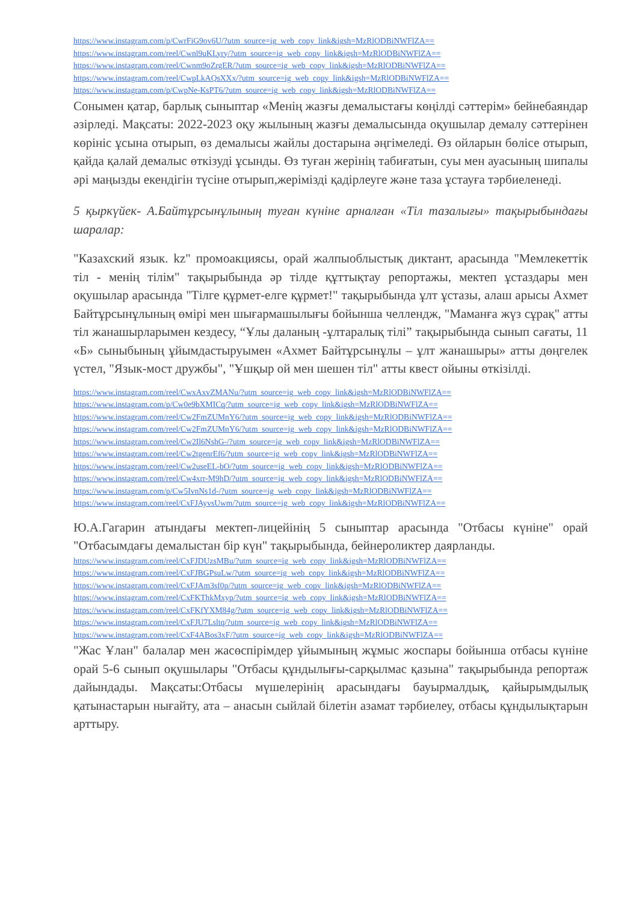https://www.instagram.com/p/CwrFiG9ov6U/?utm_source=ig_web_copy_link&igsh=MzRlODBiNWFlZA==
https://www.instagram.com/reel/Cwnl9uKLyry/?utm_source=ig_web_copy_link&igsh=MzRlODBiNWFlZA==
https://www.instagram.com/reel/Cwnm9oZrgER/?utm_source=ig_web_copy_link&igsh=MzRlODBiNWFlZA==
https://www.instagram.com/reel/CwpLkAQsXXx/?utm_source=ig_web_copy_link&igsh=MzRlODBiNWFlZA==
https://www.instagram.com/p/CwpNe-KsPT6/?utm_source=ig_web_copy_link&igsh=MzRlODBiNWFlZA==
Сонымен қатар, барлық сыныптар «Менің жазғы демалыстағы көңілді сәттерім» бейнебаяндар әзірледі. Мақсаты: 2022-2023 оқу жылының жазғы демалысында оқушылар демалу сәттерінен көрініс ұсына отырып, өз демалысы жайлы достарына әңгімеледі. Өз ойларын бөлісе отырып, қайда қалай демалыс өткізуді ұсынды. Өз туған жерінің табиғатын, суы мен ауасының шипалы әрі маңызды екендігін түсіне отырып,жерімізді қадірлеуге және таза ұстауға тәрбиеленеді.
5 қыркүйек- А.Байтұрсынұлының туған күніне арналған «Тіл тазалығы» тақырыбындағы шаралар:
"Казахский язык. kz" промоакциясы, орай жалпыоблыстық диктант, арасында "Мемлекеттік тіл - менің тілім" тақырыбында әр тілде құттықтау репортажы, мектеп ұстаздары мен оқушылар арасында "Тілге құрмет-елге құрмет!" тақырыбында ұлт ұстазы, алаш арысы Ахмет Байтұрсынұлының өмірі мен шығармашылығы бойынша челлендж, "Маманға жүз сұрақ" атты тіл жанашырларымен кездесу, “Ұлы даланың -ұлтаралық тілі” тақырыбында сынып сағаты, 11 «Б» сыныбының ұйымдастыруымен «Ахмет Байтұрсынұлы – ұлт жанашыры» атты дөңгелек үстел, "Язык-мост дружбы", "Ұшқыр ой мен шешен тіл" атты квест ойыны өткізілді.
https://www.instagram.com/reel/CwxAxvZMANu/?utm_source=ig_web_copy_link&igsh=MzRlODBiNWFlZA==
https://www.instagram.com/p/Cw0e9bXMICq/?utm_source=ig_web_copy_link&igsh=MzRlODBiNWFlZA==
https://www.instagram.com/reel/Cw2FmZUMnY6/?utm_source=ig_web_copy_link&igsh=MzRlODBiNWFlZA==
https://www.instagram.com/reel/Cw2FmZUMnY6/?utm_source=ig_web_copy_link&igsh=MzRlODBiNWFlZA==
https://www.instagram.com/reel/Cw2Il6NshG-/?utm_source=ig_web_copy_link&igsh=MzRlODBiNWFlZA==
https://www.instagram.com/reel/Cw2tgenrEf6/?utm_source=ig_web_copy_link&igsh=MzRlODBiNWFlZA==
https://www.instagram.com/reel/Cw2useEL-bO/?utm_source=ig_web_copy_link&igsh=MzRlODBiNWFlZA==
https://www.instagram.com/reel/Cw4xrr-M9hD/?utm_source=ig_web_copy_link&igsh=MzRlODBiNWFlZA==
https://www.instagram.com/p/Cw5IvnNs1d-/?utm_source=ig_web_copy_link&igsh=MzRlODBiNWFlZA==
https://www.instagram.com/reel/CxFJAyvsUwm/?utm_source=ig_web_copy_link&igsh=MzRlODBiNWFlZA==
Ю.А.Гагарин атындағы мектеп-лицейінің 5 сыныптар арасында "Отбасы күніне" орай "Отбасымдағы демалыстан бір күн" тақырыбында, бейнероликтер даярланды.
https://www.instagram.com/reel/CxFJDUzsMBu/?utm_source=ig_web_copy_link&igsh=MzRlODBiNWFlZA==
https://www.instagram.com/reel/CxFJBGPsuLw/?utm_source=ig_web_copy_link&igsh=MzRlODBiNWFlZA==
https://www.instagram.com/reel/CxFJAm3sf0p/?utm_source=ig_web_copy_link&igsh=MzRlODBiNWFlZA==
https://www.instagram.com/reel/CxFKThkMxyp/?utm_source=ig_web_copy_link&igsh=MzRlODBiNWFlZA==
https://www.instagram.com/reel/CxFKfYXM84g/?utm_source=ig_web_copy_link&igsh=MzRlODBiNWFlZA==
https://www.instagram.com/reel/CxFJU7Lsltq/?utm_source=ig_web_copy_link&igsh=MzRlODBiNWFlZA==
https://www.instagram.com/reel/CxF4ABos3xF/?utm_source=ig_web_copy_link&igsh=MzRlODBiNWFlZA==
"Жас Ұлан" балалар мен жасөспірімдер ұйымының жұмыс жоспары бойынша отбасы күніне орай 5-6 сынып оқушылары "Отбасы құндылығы-сарқылмас қазына" тақырыбында репортаж дайындады. Мақсаты:Отбасы мүшелерінің арасындағы бауырмалдық, қайырымдылық қатынастарын нығайту, ата – анасын сыйлай білетін азамат тәрбиелеу, отбасы құндылықтарын арттыру.